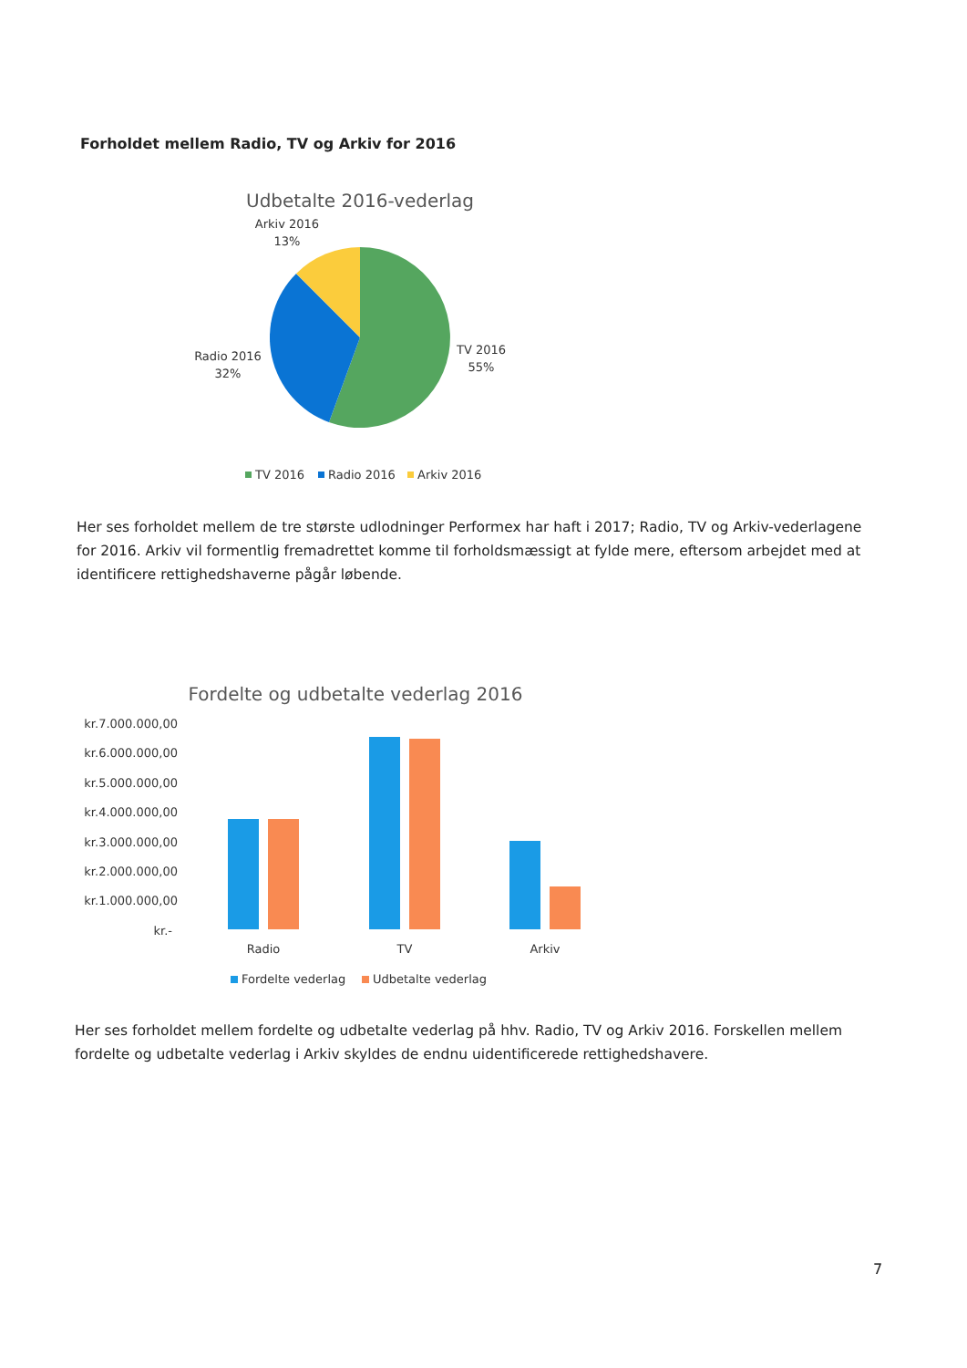Forholdet mellem Radio, TV og Arkiv for 2016
Udbetalte 2016-vederlag
Arkiv 2016
13%
Radio 2016
32%
TV 2016
55%
TV 2016
Radio 2016
Arkiv 2016
Her ses forholdet mellem de tre største udlodninger Performex har haft i 2017; Radio, TV og Arkiv-vederlagene for 2016. Arkiv vil formentlig fremadrettet komme til forholdsmæssigt at fylde mere, eftersom arbejdet med at identificere rettighedshaverne pågår løbende.
Fordelte og udbetalte vederlag 2016
kr.7.000.000,00
kr.6.000.000,00
kr.5.000.000,00
kr.4.000.000,00
kr.3.000.000,00
kr.2.000.000,00
kr.1.000.000,00
kr.-
Radio
TV
Arkiv
Fordelte vederlag
Udbetalte vederlag
Her ses forholdet mellem fordelte og udbetalte vederlag på hhv. Radio, TV og Arkiv 2016. Forskellen mellem fordelte og udbetalte vederlag i Arkiv skyldes de endnu uidentificerede rettighedshavere.
7